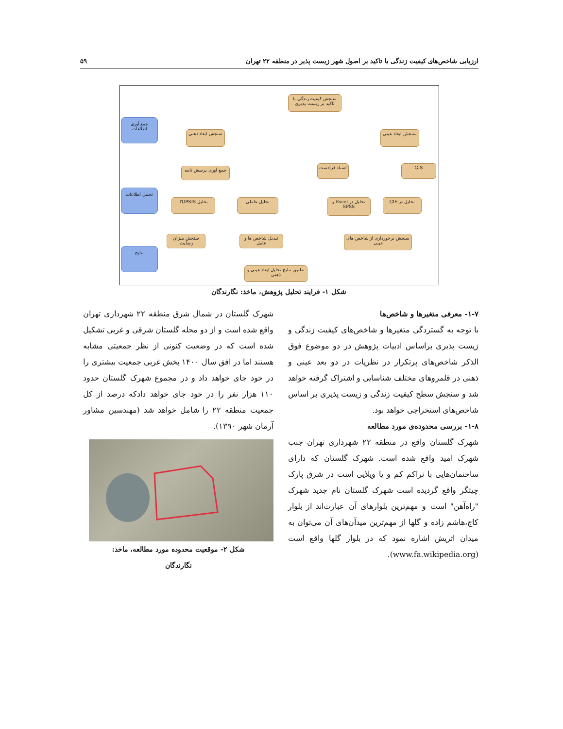ارزیابی شاخص‌های کیفیت زندگی با تاکید بر اصول شهر زیست پذیر در منطقه ۲۲ تهران ۵۹
سنجش کیفیت زندگی با تاکید بر زیست پذیری
سنجش ابعاد عینی
سنجش ابعاد ذهنی
GIS اسناد فرادست جمع آوری پرسش نامه
تحلیل در GIS
تحلیل در Excel و SPSS
تحلیل عاملی تحلیل TOPSIS
سنجش برخورداری از شاخص های عینی
تبدیل شاخص ها و عامل
سنجش میزان رضایت
تطبیق نتایج تحلیل ابعاد عینی و ذهنی
جمع آوری اطلاعات
تحلیل اطلاعات
نتایج
شکل ۱- فرایند تحلیل پژوهش، ماخذ: نگارندگان
۱-۷- معرفی متغیرها و شاخص‌ها
با توجه به گستردگی متغیرها و شاخص‌های کیفیت زندگی و زیست پذیری براساس ادبیات پژوهش در دو موضوع فوق الذکر شاخص‌های پرتکرار در نظریات در دو بعد عینی و ذهنی در قلمروهای مختلف شناسایی و اشتراک گرفته خواهد شد و سنجش سطح کیفیت زندگی و زیست پذیری بر اساس شاخص‌های استخراجی خواهد بود.
۱-۸- بررسی محدوده‌ی مورد مطالعه
شهرک گلستان واقع در منطقه ۲۲ شهرداری تهران جنب شهرک امید واقع شده است. شهرک گلستان که دارای ساختمان‌هایی با تراکم کم و یا ویلایی است در شرق پارک چیتگر واقع گردیده است شهرک گلستان نام جدید شهرک "راه‌آهن" است و مهم‌ترین بلوارهای آن عبارت‌اند از بلوار کاج،هاشم زاده و گلها از مهم‌ترین میدآن‌های آن می‌توان به میدان اتریش اشاره نمود که در بلوار گلها واقع است (www.fa.wikipedia.org).
شهرک گلستان در شمال شرق منطقه ۲۲ شهرداری تهران واقع شده است و از دو محله گلستان شرقی و غربی تشکیل شده است که در وضعیت کنونی از نظر جمعیتی مشابه هستند اما در افق سال ۱۴۰۰ بخش غربی جمعیت بیشتری را در خود جای خواهد داد و در مجموع شهرک گلستان حدود ۱۱۰ هزار نفر را در خود جای خواهد دادکه درصد از کل جمعیت منطقه ۲۲ را شامل خواهد شد (مهندسین مشاور آرمان شهر ۱۳۹۰).
شکل ۲- موقعیت محدوده مورد مطالعه، ماخذ:
نگارندگان